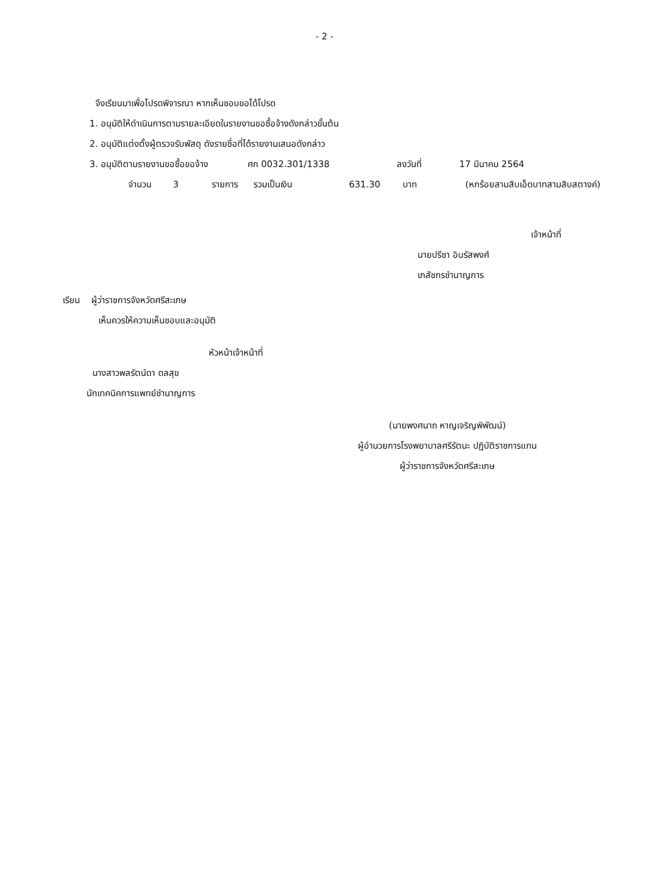- 2 -
จึงเรียนมาเพื่อโปรดพิจารณา หากเห็นชอบขอได้โปรด
1. อนุมัติให้ดำเนินการตามรายละเอียดในรายงานขอซื้อจ้างดังกล่าวขั้นต้น
2. อนุมัติแต่งตั้งผู้ตรวจรับพัสดุ ดังรายชื่อที่ได้รายงานเสนอดังกล่าว
3. อนุมัติตามรายงานขอซื้อขอจ้าง ศก 0032.301/1338 ลงวันที่ 17 มีนาคม 2564
จำนวน 3 รายการ รวมเป็นเงิน 631.30 บาท (หกร้อยสามสิบเอ็ดบาทสามสิบสตางค์)
เจ้าหน้าที่
นายปรีชา อินรัสพงศ์
เภสัชกรชำนาญการ
เรียน ผู้ว่าราชการจังหวัดศรีสะเกษ
เห็นควรให้ความเห็นชอบและอนุมัติ
หัวหน้าเจ้าหน้าที่
นางสาวพลรัตน์ดา ดลสุข
นักเทคนิคการแพทย์ชำนาญการ
(นายพงศนาถ หาญเจริญพิพัฒน์)
ผู้อำนวยการโรงพยาบาลศรีรัตนะ ปฏิบัติราชการแทน
ผู้ว่าราชการจังหวัดศรีสะเกษ